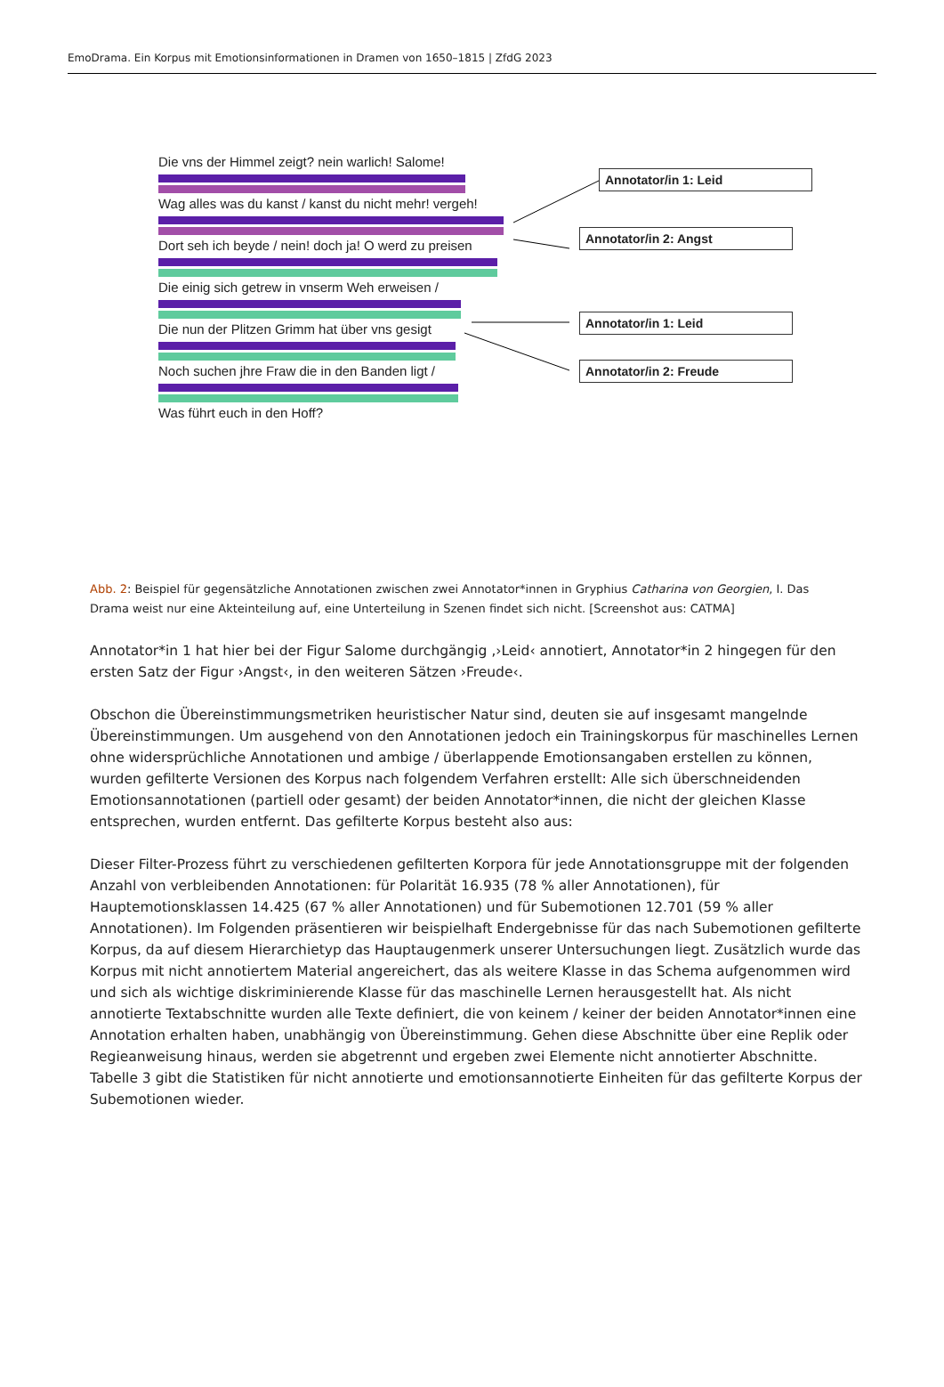EmoDrama. Ein Korpus mit Emotionsinformationen in Dramen von 1650–1815 | ZfdG 2023
Die vns der Himmel zeigt? nein warlich! Salome!
Wag alles was du kanst / kanst du nicht mehr! vergeh!
Dort seh ich beyde / nein! doch ja! O werd zu preisen
Die einig sich getrew in vnserm Weh erweisen /
Die nun der Plitzen Grimm hat über vns gesigt
Noch suchen jhre Fraw die in den Banden ligt /
Was führt euch in den Hoff?
Annotator/in 1: Leid
Annotator/in 2: Angst
Annotator/in 1: Leid
Annotator/in 2: Freude
Abb. 2: Beispiel für gegensätzliche Annotationen zwischen zwei Annotator*innen in Gryphius Catharina von Georgien, I. Das Drama weist nur eine Akteinteilung auf, eine Unterteilung in Szenen findet sich nicht. [Screenshot aus: CATMA]
Annotator*in 1 hat hier bei der Figur Salome durchgängig ‚›Leid‹ annotiert, Annotator*in 2 hingegen für den ersten Satz der Figur ›Angst‹, in den weiteren Sätzen ›Freude‹.
Obschon die Übereinstimmungsmetriken heuristischer Natur sind, deuten sie auf insgesamt mangelnde Übereinstimmungen. Um ausgehend von den Annotationen jedoch ein Trainingskorpus für maschinelles Lernen ohne widersprüchliche Annotationen und ambige / überlappende Emotionsangaben erstellen zu können, wurden gefilterte Versionen des Korpus nach folgendem Verfahren erstellt: Alle sich überschneidenden Emotionsannotationen (partiell oder gesamt) der beiden Annotator*innen, die nicht der gleichen Klasse entsprechen, wurden entfernt. Das gefilterte Korpus besteht also aus:
Dieser Filter-Prozess führt zu verschiedenen gefilterten Korpora für jede Annotationsgruppe mit der folgenden Anzahl von verbleibenden Annotationen: für Polarität 16.935 (78 % aller Annotationen), für Hauptemotionsklassen 14.425 (67 % aller Annotationen) und für Subemotionen 12.701 (59 % aller Annotationen). Im Folgenden präsentieren wir beispielhaft Endergebnisse für das nach Subemotionen gefilterte Korpus, da auf diesem Hierarchietyp das Hauptaugenmerk unserer Untersuchungen liegt. Zusätzlich wurde das Korpus mit nicht annotiertem Material angereichert, das als weitere Klasse in das Schema aufgenommen wird und sich als wichtige diskriminierende Klasse für das maschinelle Lernen herausgestellt hat. Als nicht annotierte Textabschnitte wurden alle Texte definiert, die von keinem / keiner der beiden Annotator*innen eine Annotation erhalten haben, unabhängig von Übereinstimmung. Gehen diese Abschnitte über eine Replik oder Regieanweisung hinaus, werden sie abgetrennt und ergeben zwei Elemente nicht annotierter Abschnitte. Tabelle 3 gibt die Statistiken für nicht annotierte und emotionsannotierte Einheiten für das gefilterte Korpus der Subemotionen wieder.